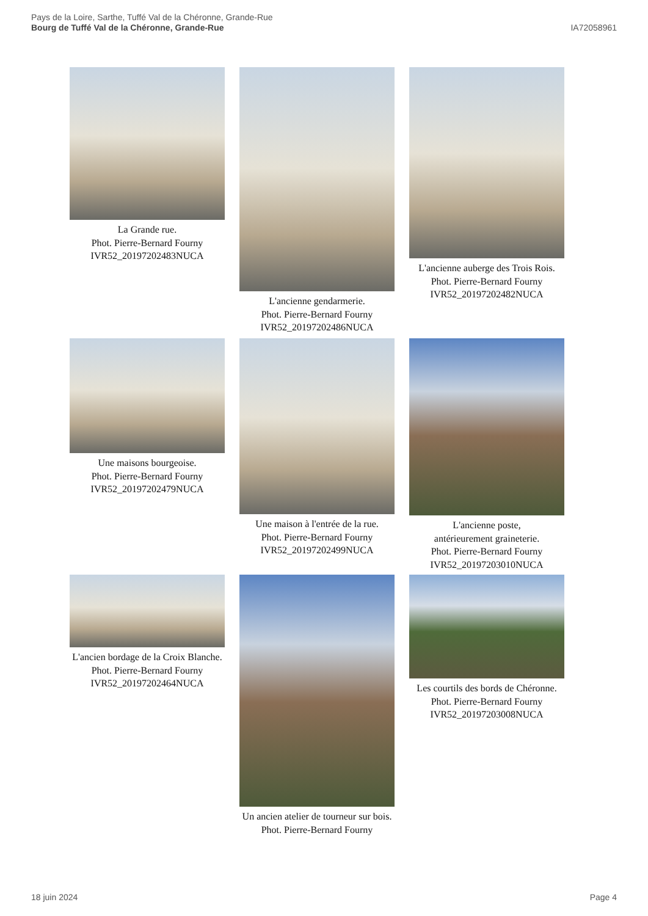Pays de la Loire, Sarthe, Tuffé Val de la Chéronne, Grande-Rue
Bourg de Tuffé Val de la Chéronne, Grande-Rue
IA72058961
La Grande rue.
Phot. Pierre-Bernard Fourny
IVR52_20197202483NUCA
L'ancienne gendarmerie.
Phot. Pierre-Bernard Fourny
IVR52_20197202486NUCA
L'ancienne auberge des Trois Rois.
Phot. Pierre-Bernard Fourny
IVR52_20197202482NUCA
Une maisons bourgeoise.
Phot. Pierre-Bernard Fourny
IVR52_20197202479NUCA
Une maison à l'entrée de la rue.
Phot. Pierre-Bernard Fourny
IVR52_20197202499NUCA
L'ancienne poste,
antérieurement graineterie.
Phot. Pierre-Bernard Fourny
IVR52_20197203010NUCA
L'ancien bordage de la Croix Blanche.
Phot. Pierre-Bernard Fourny
IVR52_20197202464NUCA
Un ancien atelier de tourneur sur bois.
Phot. Pierre-Bernard Fourny
Les courtils des bords de Chéronne.
Phot. Pierre-Bernard Fourny
IVR52_20197203008NUCA
18 juin 2024 Page 4